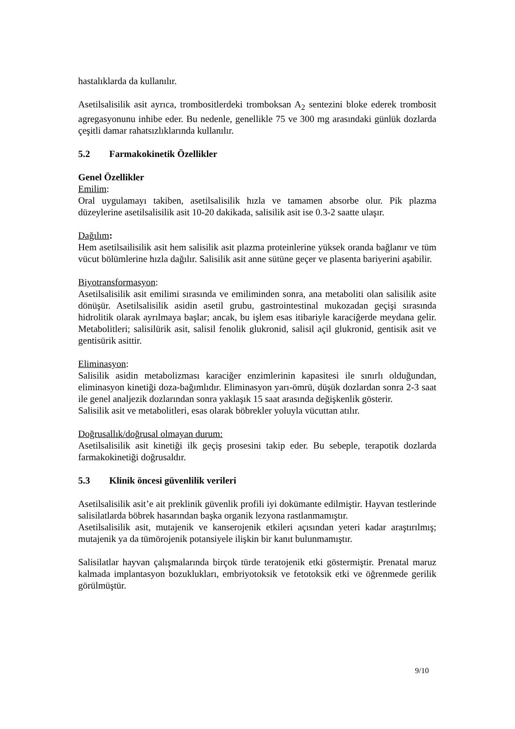hastalıklarda da kullanılır.
Asetilsalisilik asit ayrıca, trombositlerdeki tromboksan A<sub>2</sub> sentezini bloke ederek trombosit agregasyonunu inhibe eder. Bu nedenle, genellikle 75 ve 300 mg arasındaki günlük dozlarda çeşitli damar rahatsızlıklarında kullanılır.
5.2 Farmakokinetik Özellikler
Genel Özellikler
Emilim:
Oral uygulamayı takiben, asetilsalisilik hızla ve tamamen absorbe olur. Pik plazma düzeylerine asetilsalisilik asit 10-20 dakikada, salisilik asit ise 0.3-2 saatte ulaşır.
Dağılım:
Hem asetilsailisilik asit hem salisilik asit plazma proteinlerine yüksek oranda bağlanır ve tüm vücut bölümlerine hızla dağılır. Salisilik asit anne sütüne geçer ve plasenta bariyerini aşabilir.
Biyotransformasyon:
Asetilsalisilik asit emilimi sırasında ve emiliminden sonra, ana metaboliti olan salisilik asite dönüşür. Asetilsalisilik asidin asetil grubu, gastrointestinal mukozadan geçişi sırasında hidrolitik olarak ayrılmaya başlar; ancak, bu işlem esas itibariyle karaciğerde meydana gelir. Metabolitleri; salisilürik asit, salisil fenolik glukronid, salisil açil glukronid, gentisik asit ve gentisürik asittir.
Eliminasyon:
Salisilik asidin metabolizması karaciğer enzimlerinin kapasitesi ile sınırlı olduğundan, eliminasyon kinetiği doza-bağımlıdır. Eliminasyon yarı-ömrü, düşük dozlardan sonra 2-3 saat ile genel analjezik dozlarından sonra yaklaşık 15 saat arasında değişkenlik gösterir.
Salisilik asit ve metabolitleri, esas olarak böbrekler yoluyla vücuttan atılır.
Doğrusallık/doğrusal olmayan durum:
Asetilsalisilik asit kinetiği ilk geçiş prosesini takip eder. Bu sebeple, terapotik dozlarda farmakokinetiği doğrusaldır.
5.3 Klinik öncesi güvenlilik verileri
Asetilsalisilik asit’e ait preklinik güvenlik profili iyi dokümante edilmiştir. Hayvan testlerinde salisilatlarda böbrek hasarından başka organik lezyona rastlanmamıştır.
Asetilsalisilik asit, mutajenik ve kanserojenik etkileri açısından yeteri kadar araştırılmış; mutajenik ya da tümörojenik potansiyele ilişkin bir kanıt bulunmamıştır.
Salisilatlar hayvan çalışmalarında birçok türde teratojenik etki göstermiştir. Prenatal maruz kalmada implantasyon bozuklukları, embriyotoksik ve fetotoksik etki ve öğrenmede gerilik görülmüştür.
9/10